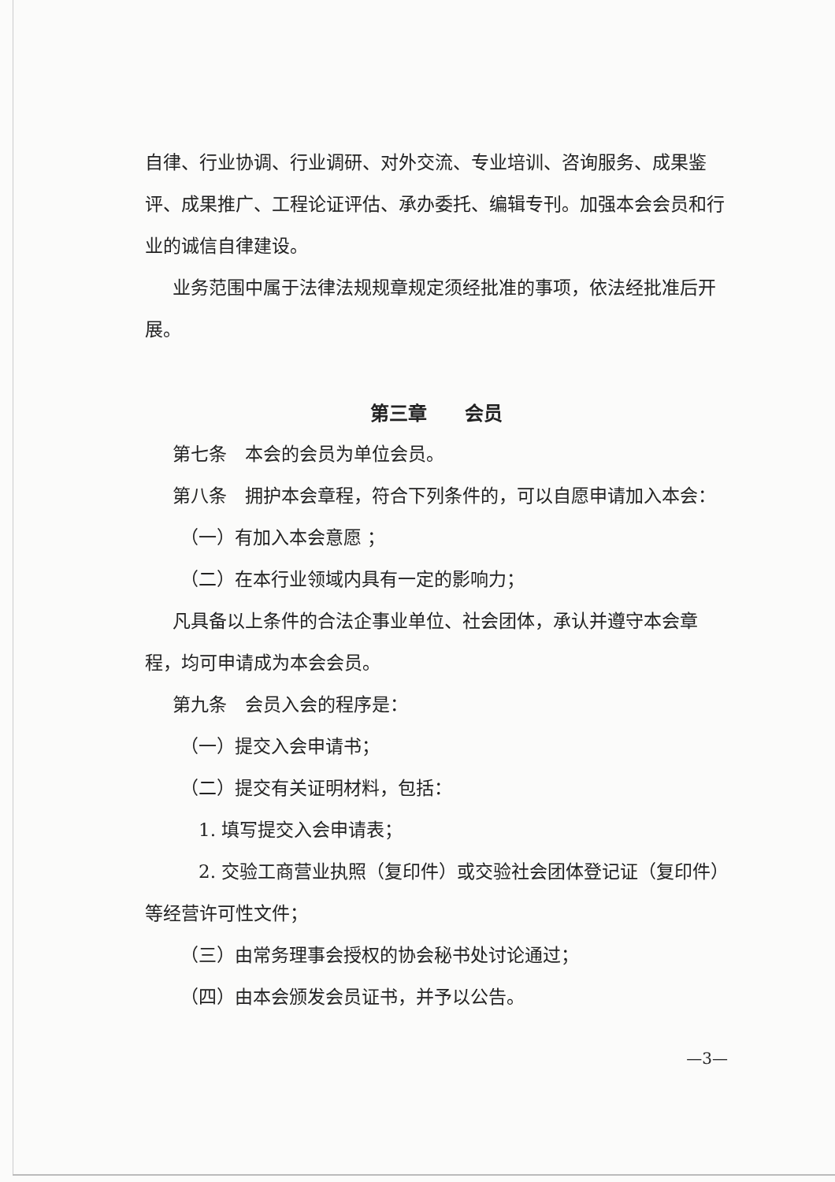自律、行业协调、行业调研、对外交流、专业培训、咨询服务、成果鉴评、成果推广、工程论证评估、承办委托、编辑专刊。加强本会会员和行业的诚信自律建设。
业务范围中属于法律法规规章规定须经批准的事项，依法经批准后开展。
第三章　　会员
第七条　本会的会员为单位会员。
第八条　拥护本会章程，符合下列条件的，可以自愿申请加入本会：
（一）有加入本会意愿 ；
（二）在本行业领域内具有一定的影响力；
凡具备以上条件的合法企事业单位、社会团体，承认并遵守本会章程，均可申请成为本会会员。
第九条　会员入会的程序是：
（一）提交入会申请书；
（二）提交有关证明材料，包括：
1. 填写提交入会申请表；
2. 交验工商营业执照（复印件）或交验社会团体登记证（复印件）等经营许可性文件；
（三）由常务理事会授权的协会秘书处讨论通过；
（四）由本会颁发会员证书，并予以公告。
—3—